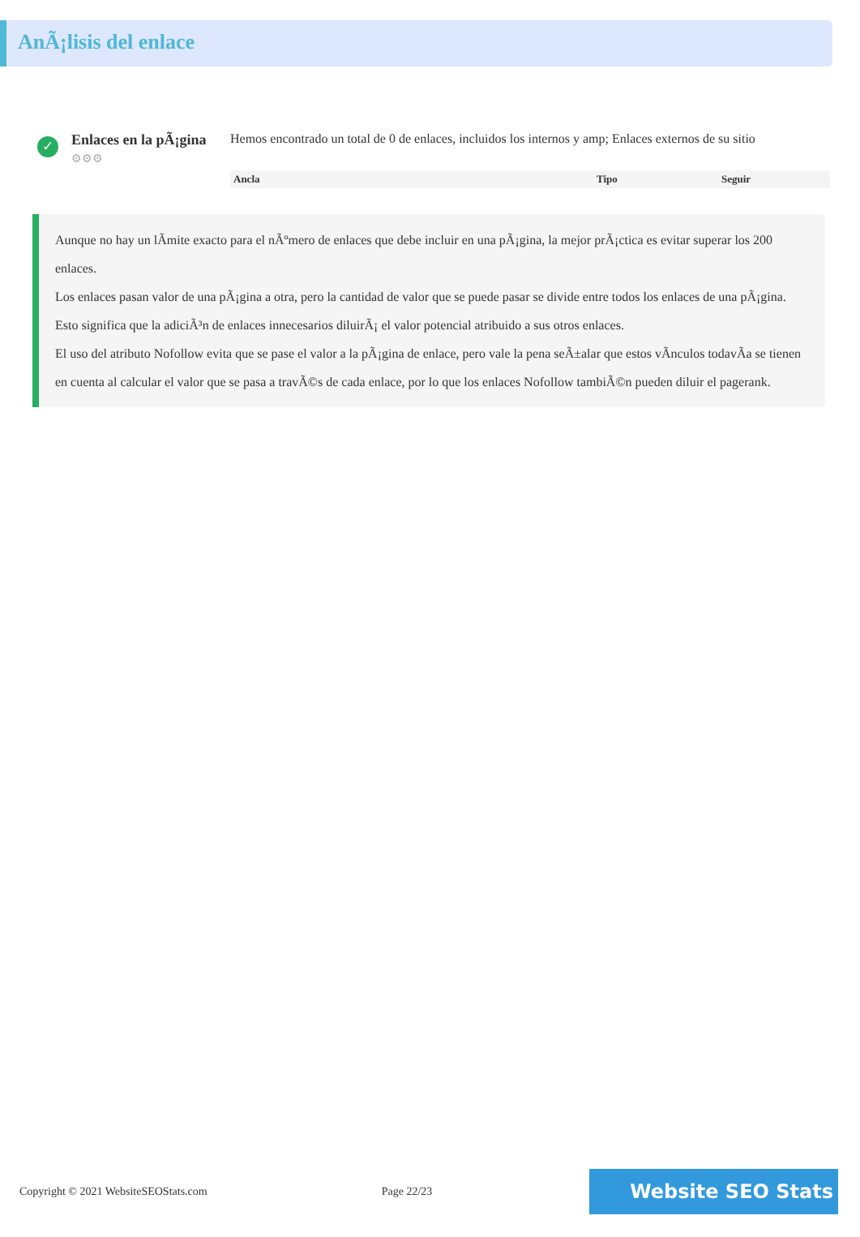AnÃ¡lisis del enlace
✓
Enlaces en la pÃ¡gina
⚙⚙⚙
Hemos encontrado un total de 0 de enlaces, incluidos los internos y amp; Enlaces externos de su sitio
| Ancla | Tipo | Seguir |
| --- | --- | --- |
Aunque no hay un lÃmite exacto para el nÃºmero de enlaces que debe incluir en una pÃ¡gina, la mejor prÃ¡ctica es evitar superar los 200 enlaces.
Los enlaces pasan valor de una pÃ¡gina a otra, pero la cantidad de valor que se puede pasar se divide entre todos los enlaces de una pÃ¡gina. Esto significa que la adiciÃ³n de enlaces innecesarios diluirÃ¡ el valor potencial atribuido a sus otros enlaces.
El uso del atributo Nofollow evita que se pase el valor a la pÃ¡gina de enlace, pero vale la pena seÃ±alar que estos vÃnculos todavÃa se tienen en cuenta al calcular el valor que se pasa a travÃ©s de cada enlace, por lo que los enlaces Nofollow tambiÃ©n pueden diluir el pagerank.
Copyright © 2021 WebsiteSEOStats.com Page 22/23 Website SEO Stats